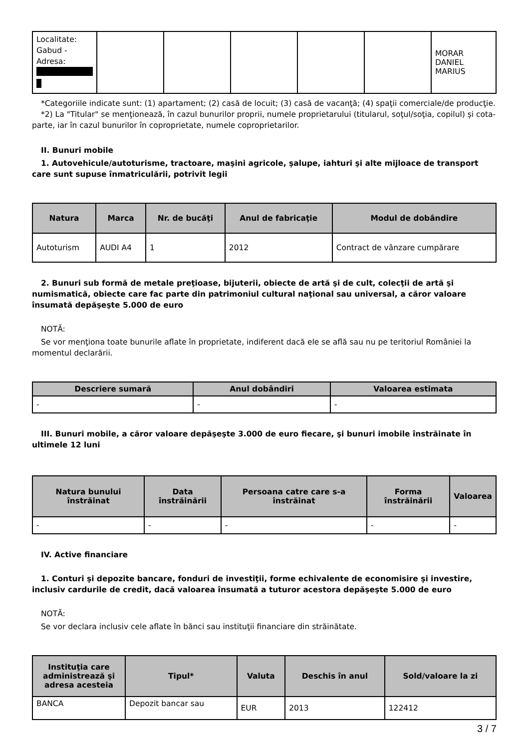| Localitate: Gabud - Adresa: | | | | | | MORAR DANIEL MARIUS |
*Categoriile indicate sunt: (1) apartament; (2) casă de locuit; (3) casă de vacanţă; (4) spaţii comerciale/de producţie.
*2) La "Titular" se menţionează, în cazul bunurilor proprii, numele proprietarului (titularul, soţul/soţia, copilul) și cota-parte, iar în cazul bunurilor în coproprietate, numele coproprietarilor.
II. Bunuri mobile
1. Autovehicule/autoturisme, tractoare, maşini agricole, şalupe, iahturi şi alte mijloace de transport care sunt supuse înmatriculării, potrivit legii
| Natura | Marca | Nr. de bucăţi | Anul de fabricaţie | Modul de dobândire |
| --- | --- | --- | --- | --- |
| Autoturism | AUDI A4 | 1 | 2012 | Contract de vânzare cumpărare |
2. Bunuri sub formă de metale preţioase, bijuterii, obiecte de artă şi de cult, colecţii de artă şi numismatică, obiecte care fac parte din patrimoniul cultural naţional sau universal, a căror valoare însumată depăşeşte 5.000 de euro
NOTĂ:
Se vor menţiona toate bunurile aflate în proprietate, indiferent dacă ele se află sau nu pe teritoriul României la momentul declarării.
| Descriere sumară | Anul dobândiri | Valoarea estimata |
| --- | --- | --- |
| - | - | - |
III. Bunuri mobile, a căror valoare depăşeşte 3.000 de euro fiecare, şi bunuri imobile înstrăinate în ultimele 12 luni
| Natura bunului înstrăinat | Data înstrăinării | Persoana catre care s-a înstrăinat | Forma înstrăinării | Valoarea |
| --- | --- | --- | --- | --- |
| - | - | - | - | - |
IV. Active financiare
1. Conturi şi depozite bancare, fonduri de investiţii, forme echivalente de economisire şi investire, inclusiv cardurile de credit, dacă valoarea însumată a tuturor acestora depăşeşte 5.000 de euro
NOTĂ:
Se vor declara inclusiv cele aflate în bănci sau instituţii financiare din străinătate.
| Instituţia care administrează şi adresa acesteia | Tipul* | Valuta | Deschis în anul | Sold/valoare la zi |
| --- | --- | --- | --- | --- |
| BANCA | Depozit bancar sau | EUR | 2013 | 122412 |
3 / 7